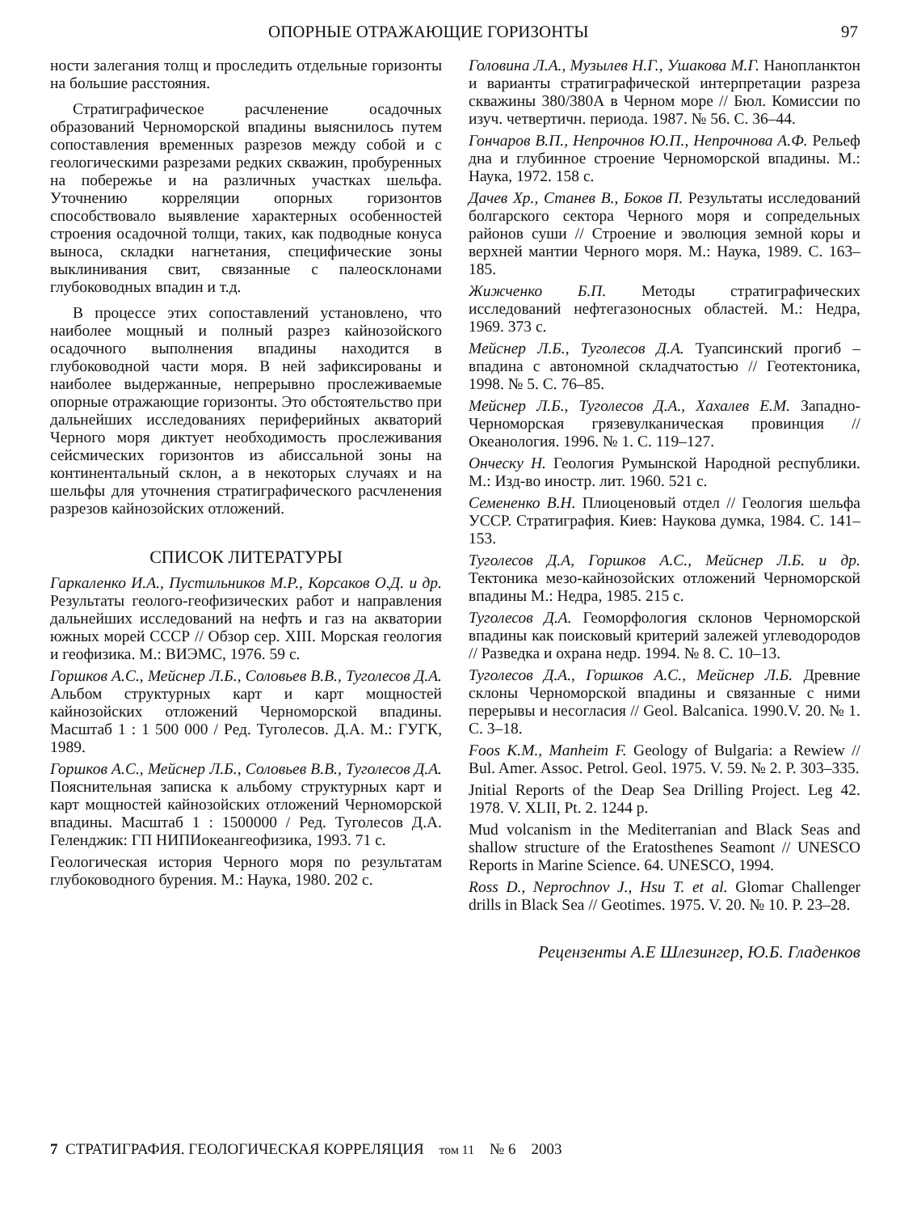ОПОРНЫЕ ОТРАЖАЮЩИЕ ГОРИЗОНТЫ 97
ности залегания толщ и проследить отдельные горизонты на большие расстояния.
Стратиграфическое расчленение осадочных образований Черноморской впадины выяснилось путем сопоставления временных разрезов между собой и с геологическими разрезами редких скважин, пробуренных на побережье и на различных участках шельфа. Уточнению корреляции опорных горизонтов способствовало выявление характерных особенностей строения осадочной толщи, таких, как подводные конуса выноса, складки нагнетания, специфические зоны выклинивания свит, связанные с палеосклонами глубоководных впадин и т.д.
В процессе этих сопоставлений установлено, что наиболее мощный и полный разрез кайнозойского осадочного выполнения впадины находится в глубоководной части моря. В ней зафиксированы и наиболее выдержанные, непрерывно прослеживаемые опорные отражающие горизонты. Это обстоятельство при дальнейших исследованиях периферийных акваторий Черного моря диктует необходимость прослеживания сейсмических горизонтов из абиссальной зоны на континентальный склон, а в некоторых случаях и на шельфы для уточнения стратиграфического расчленения разрезов кайнозойских отложений.
СПИСОК ЛИТЕРАТУРЫ
Гаркаленко И.А., Пустильников М.Р., Корсаков О.Д. и др. Результаты геолого-геофизических работ и направления дальнейших исследований на нефть и газ на акватории южных морей СССР // Обзор сер. XIII. Морская геология и геофизика. М.: ВИЭМС, 1976. 59 с.
Горшков А.С., Мейснер Л.Б., Соловьев В.В., Туголесов Д.А. Альбом структурных карт и карт мощностей кайнозойских отложений Черноморской впадины. Масштаб 1 : 1 500 000 / Ред. Туголесов. Д.А. М.: ГУГК, 1989.
Горшков А.С., Мейснер Л.Б., Соловьев В.В., Туголесов Д.А. Пояснительная записка к альбому структурных карт и карт мощностей кайнозойских отложений Черноморской впадины. Масштаб 1 : 1500000 / Ред. Туголесов Д.А. Геленджик: ГП НИПИокеангеофизика, 1993. 71 с.
Геологическая история Черного моря по результатам глубоководного бурения. М.: Наука, 1980. 202 с.
Головина Л.А., Музылев Н.Г., Ушакова М.Г. Нанопланктон и варианты стратиграфической интерпретации разреза скважины 380/380А в Черном море // Бюл. Комиссии по изуч. четвертичн. периода. 1987. № 56. С. 36–44.
Гончаров В.П., Непрочнов Ю.П., Непрочнова А.Ф. Рельеф дна и глубинное строение Черноморской впадины. М.: Наука, 1972. 158 с.
Дачев Хр., Станев В., Боков П. Результаты исследований болгарского сектора Черного моря и сопредельных районов суши // Строение и эволюция земной коры и верхней мантии Черного моря. М.: Наука, 1989. С. 163–185.
Жижченко Б.П. Методы стратиграфических исследований нефтегазоносных областей. М.: Недра, 1969. 373 с.
Мейснер Л.Б., Туголесов Д.А. Туапсинский прогиб – впадина с автономной складчатостью // Геотектоника, 1998. № 5. С. 76–85.
Мейснер Л.Б., Туголесов Д.А., Хахалев Е.М. Западно-Черноморская грязевулканическая провинция // Океанология. 1996. № 1. С. 119–127.
Онческу Н. Геология Румынской Народной республики. М.: Изд-во иностр. лит. 1960. 521 с.
Семененко В.Н. Плиоценовый отдел // Геология шельфа УССР. Стратиграфия. Киев: Наукова думка, 1984. С. 141–153.
Туголесов Д.А, Горшков А.С., Мейснер Л.Б. и др. Тектоника мезо-кайнозойских отложений Черноморской впадины М.: Недра, 1985. 215 с.
Туголесов Д.А. Геоморфология склонов Черноморской впадины как поисковый критерий залежей углеводородов // Разведка и охрана недр. 1994. № 8. С. 10–13.
Туголесов Д.А., Горшков А.С., Мейснер Л.Б. Древние склоны Черноморской впадины и связанные с ними перерывы и несогласия // Geol. Balcanica. 1990.V. 20. № 1. С. 3–18.
Foos K.M., Manheim F. Geology of Bulgaria: a Rewiew // Bul. Amer. Assoc. Petrol. Geol. 1975. V. 59. № 2. P. 303–335.
Jnitial Reports of the Deap Sea Drilling Project. Leg 42. 1978. V. XLII, Pt. 2. 1244 p.
Mud volcanism in the Mediterranian and Black Seas and shallow structure of the Eratosthenes Seamont // UNESCO Reports in Marine Science. 64. UNESCO, 1994.
Ross D., Neprochnov J., Hsu T. et al. Glomar Challenger drills in Black Sea // Geotimes. 1975. V. 20. № 10. P. 23–28.
Рецензенты А.Е Шлезингер, Ю.Б. Гладенков
7 СТРАТИГРАФИЯ. ГЕОЛОГИЧЕСКАЯ КОРРЕЛЯЦИЯ том 11 № 6 2003